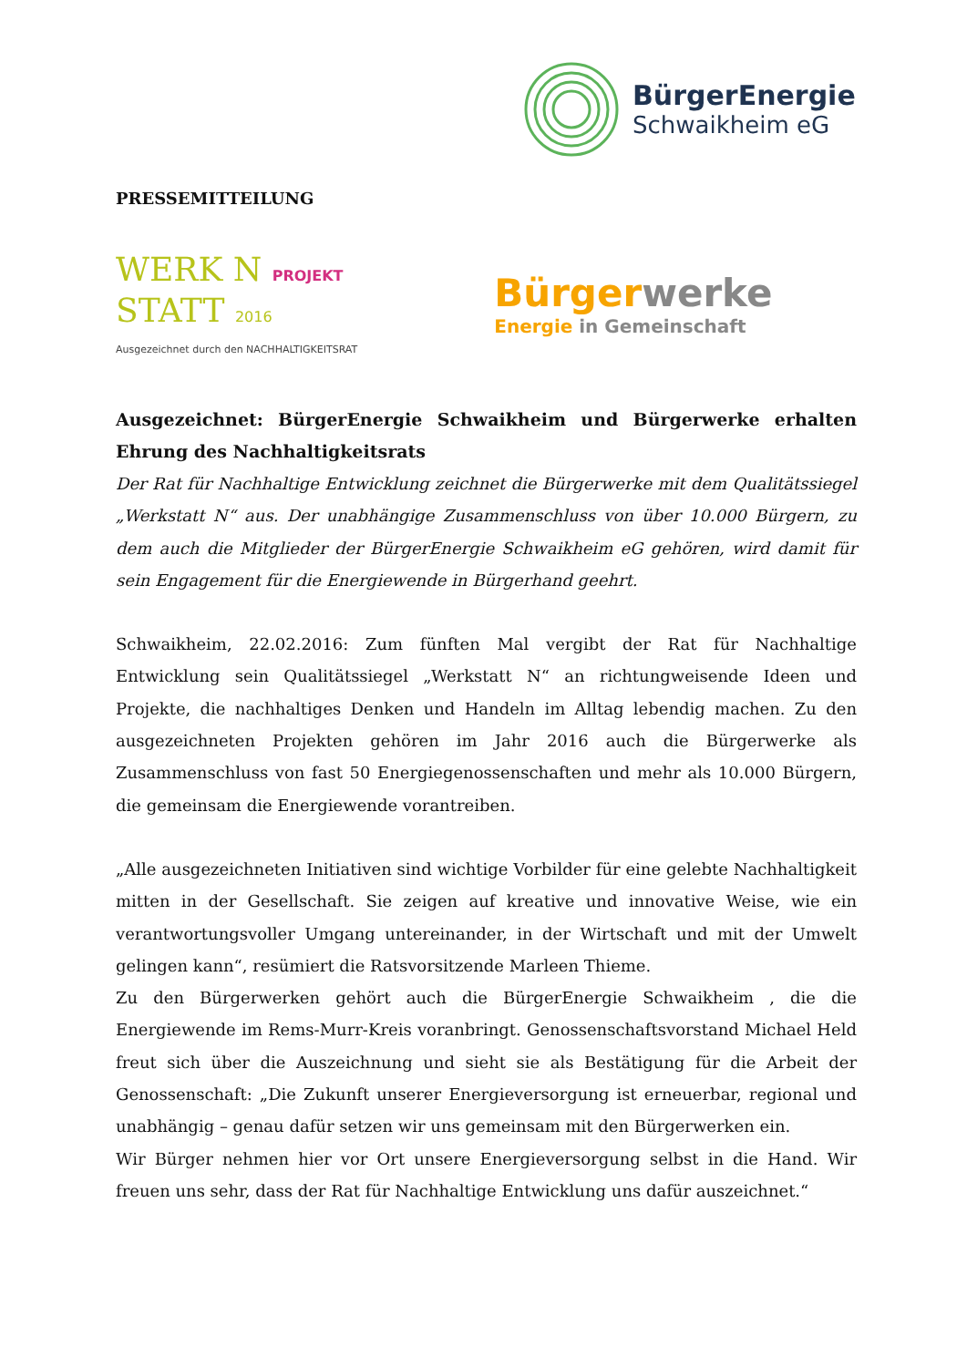BürgerEnergie
Schwaikheim eG
PRESSEMITTEILUNG
WERK N PROJEKT
STATT 2016
Ausgezeichnet durch den NACHHALTIGKEITSRAT
Bürgerwerke
Energie in Gemeinschaft
Ausgezeichnet: BürgerEnergie Schwaikheim und Bürgerwerke erhalten Ehrung des Nachhaltigkeitsrats
Der Rat für Nachhaltige Entwicklung zeichnet die Bürgerwerke mit dem Qualitätssiegel „Werkstatt N“ aus. Der unabhängige Zusammenschluss von über 10.000 Bürgern, zu dem auch die Mitglieder der BürgerEnergie Schwaikheim eG gehören, wird damit für sein Engagement für die Energiewende in Bürgerhand geehrt.
Schwaikheim, 22.02.2016: Zum fünften Mal vergibt der Rat für Nachhaltige Entwicklung sein Qualitätssiegel „Werkstatt N“ an richtungweisende Ideen und Projekte, die nachhaltiges Denken und Handeln im Alltag lebendig machen. Zu den ausgezeichneten Projekten gehören im Jahr 2016 auch die Bürgerwerke als Zusammenschluss von fast 50 Energiegenossenschaften und mehr als 10.000 Bürgern, die gemeinsam die Energiewende vorantreiben.
„Alle ausgezeichneten Initiativen sind wichtige Vorbilder für eine gelebte Nachhaltigkeit mitten in der Gesellschaft. Sie zeigen auf kreative und innovative Weise, wie ein verantwortungsvoller Umgang untereinander, in der Wirtschaft und mit der Umwelt gelingen kann“, resümiert die Ratsvorsitzende Marleen Thieme.
Zu den Bürgerwerken gehört auch die BürgerEnergie Schwaikheim , die die Energiewende im Rems-Murr-Kreis voranbringt. Genossenschaftsvorstand Michael Held freut sich über die Auszeichnung und sieht sie als Bestätigung für die Arbeit der Genossenschaft: „Die Zukunft unserer Energieversorgung ist erneuerbar, regional und unabhängig – genau dafür setzen wir uns gemeinsam mit den Bürgerwerken ein.
Wir Bürger nehmen hier vor Ort unsere Energieversorgung selbst in die Hand. Wir freuen uns sehr, dass der Rat für Nachhaltige Entwicklung uns dafür auszeichnet.“